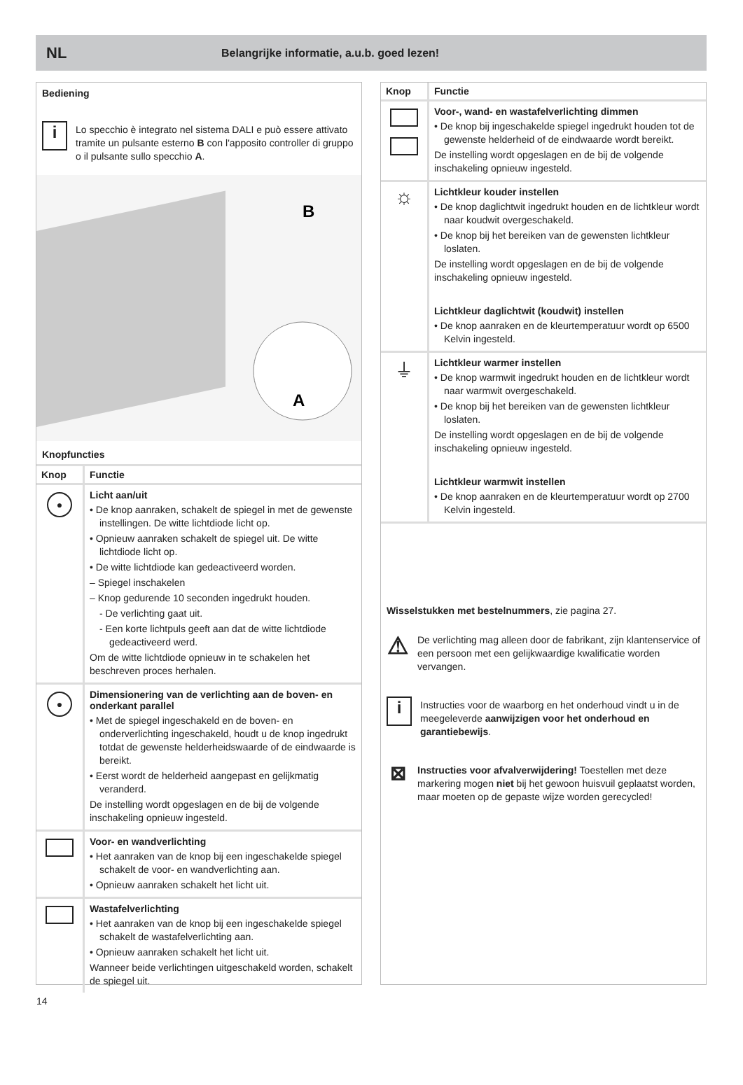NL Belangrijke informatie, a.u.b. goed lezen!
Bediening
i
Lo specchio è integrato nel sistema DALI e può essere attivato tramite un pulsante esterno B con l'apposito controller di gruppo o il pulsante sullo specchio A.
B
A
Knopfuncties
| Knop | Functie |
| --- | --- |
| ● | Licht aan/uit • De knop aanraken, schakelt de spiegel in met de gewenste instellingen. De witte lichtdiode licht op. • Opnieuw aanraken schakelt de spiegel uit. De witte lichtdiode licht op. • De witte lichtdiode kan gedeactiveerd worden. – Spiegel inschakelen – Knop gedurende 10 seconden ingedrukt houden. - De verlichting gaat uit. - Een korte lichtpuls geeft aan dat de witte lichtdiode gedeactiveerd werd. Om de witte lichtdiode opnieuw in te schakelen het beschreven proces herhalen. |
| ● | Dimensionering van de verlichting aan de boven- en onderkant parallel • Met de spiegel ingeschakeld en de boven- en onderverlichting ingeschakeld, houdt u de knop ingedrukt totdat de gewenste helderheidswaarde of de eindwaarde is bereikt. • Eerst wordt de helderheid aangepast en gelijkmatig veranderd. De instelling wordt opgeslagen en de bij de volgende inschakeling opnieuw ingesteld. |
| | Voor- en wandverlichting • Het aanraken van de knop bij een ingeschakelde spiegel schakelt de voor- en wandverlichting aan. • Opnieuw aanraken schakelt het licht uit. |
| | Wastafelverlichting • Het aanraken van de knop bij een ingeschakelde spiegel schakelt de wastafelverlichting aan. • Opnieuw aanraken schakelt het licht uit. Wanneer beide verlichtingen uitgeschakeld worden, schakelt de spiegel uit. |
| Knop | Functie |
| --- | --- |
| | Voor-, wand- en wastafelverlichting dimmen • De knop bij ingeschakelde spiegel ingedrukt houden tot de gewenste helderheid of de eindwaarde wordt bereikt. De instelling wordt opgeslagen en de bij de volgende inschakeling opnieuw ingesteld. |
| ☼ | Lichtkleur kouder instellen • De knop daglichtwit ingedrukt houden en de lichtkleur wordt naar koudwit overgeschakeld. • De knop bij het bereiken van de gewensten lichtkleur loslaten. De instelling wordt opgeslagen en de bij de volgende inschakeling opnieuw ingesteld. Lichtkleur daglichtwit (koudwit) instellen • De knop aanraken en de kleurtemperatuur wordt op 6500 Kelvin ingesteld. |
| ⏚ | Lichtkleur warmer instellen • De knop warmwit ingedrukt houden en de lichtkleur wordt naar warmwit overgeschakeld. • De knop bij het bereiken van de gewensten lichtkleur loslaten. De instelling wordt opgeslagen en de bij de volgende inschakeling opnieuw ingesteld. Lichtkleur warmwit instellen • De knop aanraken en de kleurtemperatuur wordt op 2700 Kelvin ingesteld. |
Wisselstukken met bestelnummers, zie pagina 27.
⚠
De verlichting mag alleen door de fabrikant, zijn klantenservice of een persoon met een gelijkwaardige kwalificatie worden vervangen.
i
Instructies voor de waarborg en het onderhoud vindt u in de meegeleverde aanwijzigen voor het onderhoud en garantiebewijs.
⊠
Instructies voor afvalverwijdering! Toestellen met deze markering mogen niet bij het gewoon huisvuil geplaatst worden, maar moeten op de gepaste wijze worden gerecycled!
14